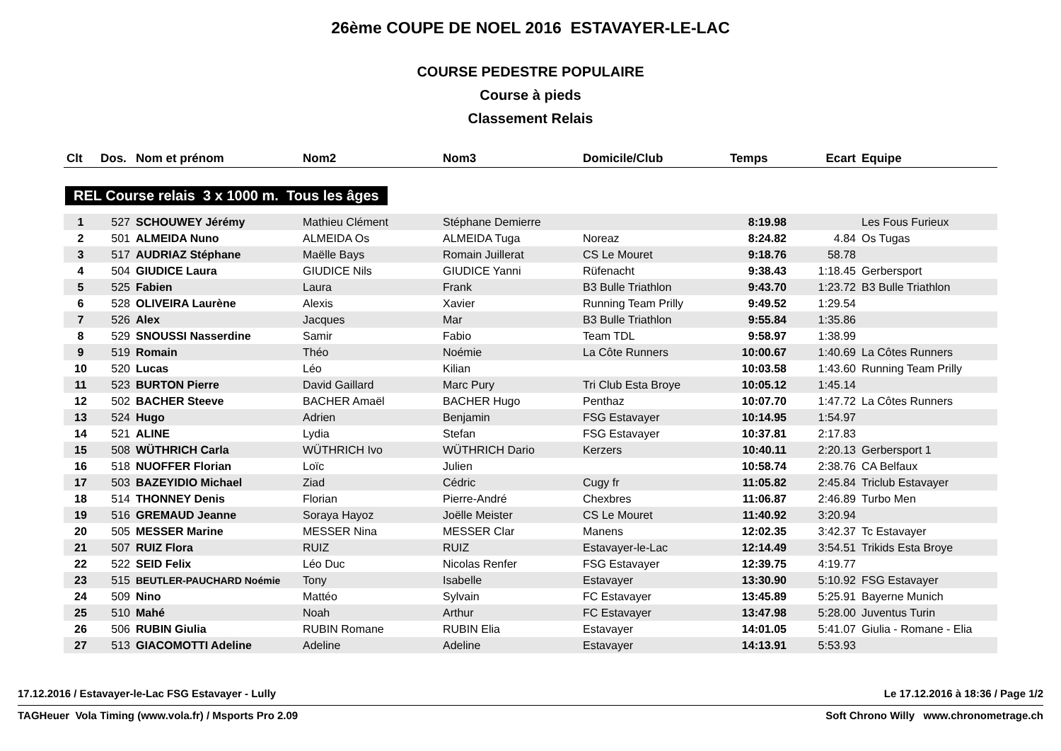26ème COUPE DE NOEL 2016 ESTAVAYER-LE-LAC
COURSE PEDESTRE POPULAIRE
Course à pieds
Classement Relais
| Clt | Dos. | Nom et prénom | Nom2 | Nom3 | Domicile/Club | Temps | Ecart | Equipe |
| --- | --- | --- | --- | --- | --- | --- | --- | --- |
REL Course relais 3 x 1000 m. Tous les âges
| 1 | 527 | SCHOUWEY Jérémy | Mathieu Clément | Stéphane Demierre | | 8:19.98 | | Les Fous Furieux |
| 2 | 501 | ALMEIDA Nuno | ALMEIDA Os | ALMEIDA Tuga | Noreaz | 8:24.82 | 4.84 | Os Tugas |
| 3 | 517 | AUDRIAZ Stéphane | Maëlle Bays | Romain Juillerat | CS Le Mouret | 9:18.76 | 58.78 | |
| 4 | 504 | GIUDICE Laura | GIUDICE Nils | GIUDICE Yanni | Rüfenacht | 9:38.43 | 1:18.45 | Gerbersport |
| 5 | 525 | Fabien | Laura | Frank | B3 Bulle Triathlon | 9:43.70 | 1:23.72 | B3 Bulle Triathlon |
| 6 | 528 | OLIVEIRA Laurène | Alexis | Xavier | Running Team Prilly | 9:49.52 | 1:29.54 | |
| 7 | 526 | Alex | Jacques | Mar | B3 Bulle Triathlon | 9:55.84 | 1:35.86 | |
| 8 | 529 | SNOUSSI Nasserdine | Samir | Fabio | Team TDL | 9:58.97 | 1:38.99 | |
| 9 | 519 | Romain | Théo | Noémie | La Côte Runners | 10:00.67 | 1:40.69 | La Côtes Runners |
| 10 | 520 | Lucas | Léo | Kilian | | 10:03.58 | 1:43.60 | Running Team Prilly |
| 11 | 523 | BURTON Pierre | David Gaillard | Marc Pury | Tri Club Esta Broye | 10:05.12 | 1:45.14 | |
| 12 | 502 | BACHER Steeve | BACHER Amaël | BACHER Hugo | Penthaz | 10:07.70 | 1:47.72 | La Côtes Runners |
| 13 | 524 | Hugo | Adrien | Benjamin | FSG Estavayer | 10:14.95 | 1:54.97 | |
| 14 | 521 | ALINE | Lydia | Stefan | FSG Estavayer | 10:37.81 | 2:17.83 | |
| 15 | 508 | WÜTHRICH Carla | WÜTHRICH Ivo | WÜTHRICH Dario | Kerzers | 10:40.11 | 2:20.13 | Gerbersport 1 |
| 16 | 518 | NUOFFER Florian | Loïc | Julien | | 10:58.74 | 2:38.76 | CA Belfaux |
| 17 | 503 | BAZEYIDIO Michael | Ziad | Cédric | Cugy fr | 11:05.82 | 2:45.84 | Triclub Estavayer |
| 18 | 514 | THONNEY Denis | Florian | Pierre-André | Chexbres | 11:06.87 | 2:46.89 | Turbo Men |
| 19 | 516 | GREMAUD Jeanne | Soraya Hayoz | Joëlle Meister | CS Le Mouret | 11:40.92 | 3:20.94 | |
| 20 | 505 | MESSER Marine | MESSER Nina | MESSER Clar | Manens | 12:02.35 | 3:42.37 | Tc Estavayer |
| 21 | 507 | RUIZ Flora | RUIZ | RUIZ | Estavayer-le-Lac | 12:14.49 | 3:54.51 | Trikids Esta Broye |
| 22 | 522 | SEID Felix | Léo Duc | Nicolas Renfer | FSG Estavayer | 12:39.75 | 4:19.77 | |
| 23 | 515 | BEUTLER-PAUCHARD Noémie | Tony | Isabelle | Estavayer | 13:30.90 | 5:10.92 | FSG Estavayer |
| 24 | 509 | Nino | Mattéo | Sylvain | FC Estavayer | 13:45.89 | 5:25.91 | Bayerne Munich |
| 25 | 510 | Mahé | Noah | Arthur | FC Estavayer | 13:47.98 | 5:28.00 | Juventus Turin |
| 26 | 506 | RUBIN Giulia | RUBIN Romane | RUBIN Elia | Estavayer | 14:01.05 | 5:41.07 | Giulia - Romane - Elia |
| 27 | 513 | GIACOMOTTI Adeline | Adeline | Adeline | Estavayer | 14:13.91 | 5:53.93 | |
17.12.2016 / Estavayer-le-Lac FSG Estavayer - Lully Le 17.12.2016 à 18:36 / Page 1/2
TAGHeuer Vola Timing (www.vola.fr) / Msports Pro 2.09 Soft Chrono Willy www.chronometrage.ch